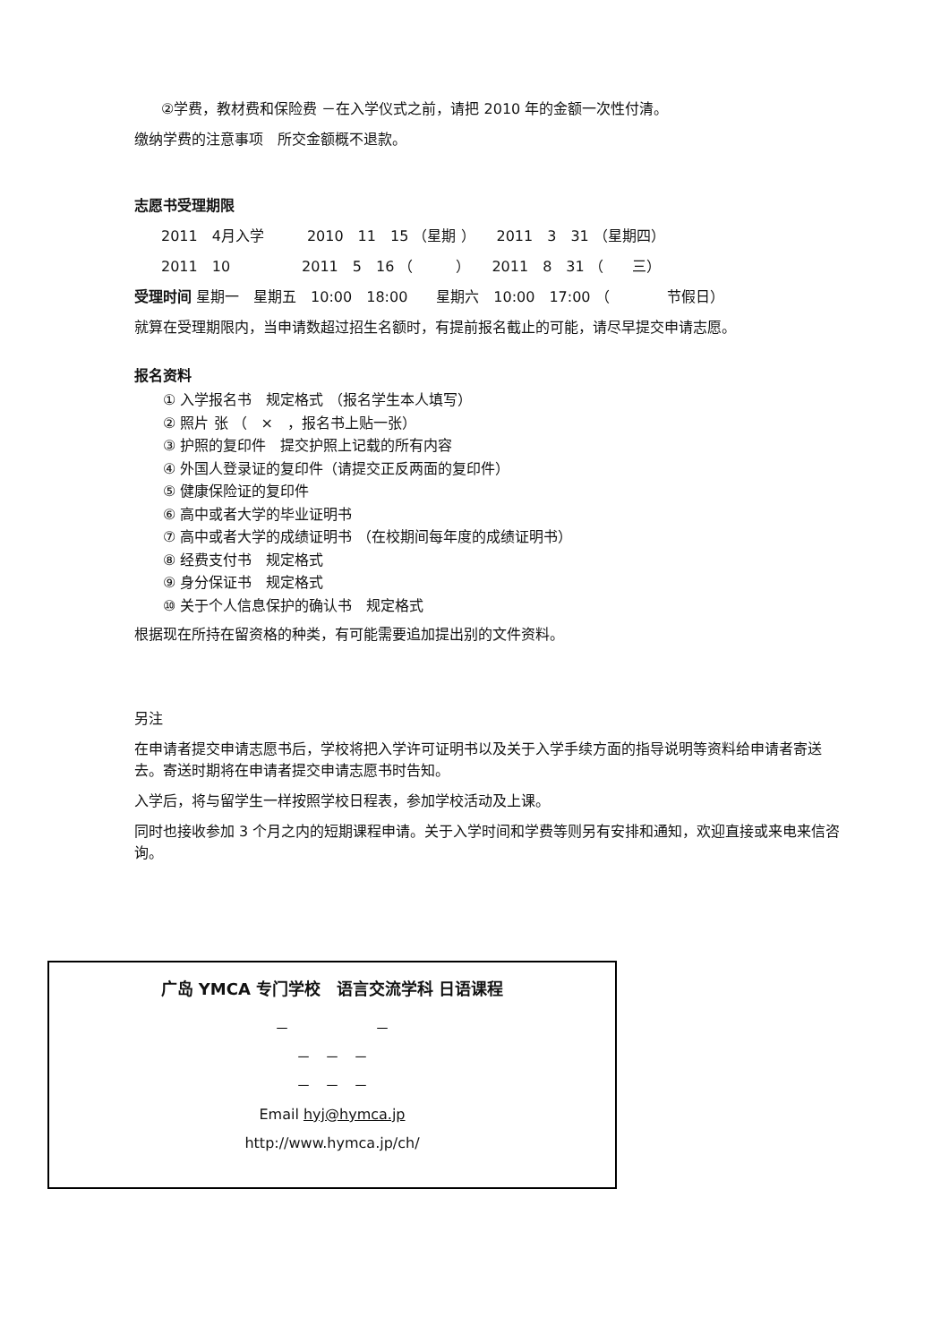②学费，教材费和保险费 －在入学仪式之前，请把 2010 年的金额一次性付清。
缴纳学费的注意事项　所交金额概不退款。
志愿书受理期限
2011　4月入学　　　2010　11　15 （星期 ）　　2011　3　31 （星期四）
2011　10　　　　　2011　5　16 （　　　）　　2011　8　31 （　　三）
受理时间 星期一　星期五　10:00　18:00　　星期六　10:00　17:00 （　　　　节假日）
就算在受理期限内，当申请数超过招生名额时，有提前报名截止的可能，请尽早提交申请志愿。
报名资料
① 入学报名书　规定格式 （报名学生本人填写）
② 照片 张 （　×　，报名书上贴一张）
③ 护照的复印件　提交护照上记载的所有内容
④ 外国人登录证的复印件（请提交正反两面的复印件）
⑤ 健康保险证的复印件
⑥ 高中或者大学的毕业证明书
⑦ 高中或者大学的成绩证明书 （在校期间每年度的成绩证明书）
⑧ 经费支付书　规定格式
⑨ 身分保证书　规定格式
⑩ 关于个人信息保护的确认书　规定格式
根据现在所持在留资格的种类，有可能需要追加提出别的文件资料。
另注
在申请者提交申请志愿书后，学校将把入学许可证明书以及关于入学手续方面的指导说明等资料给申请者寄送去。寄送时期将在申请者提交申请志愿书时告知。
入学后，将与留学生一样按照学校日程表，参加学校活动及上课。
同时也接收参加 3 个月之内的短期课程申请。关于入学时间和学费等则另有安排和通知，欢迎直接或来电来信咨询。
广岛 YMCA 专门学校　语言交流学科 日语课程
－　　　　　　－
－　－　－
－　－　－
Email hyj@hymca.jp
http://www.hymca.jp/ch/